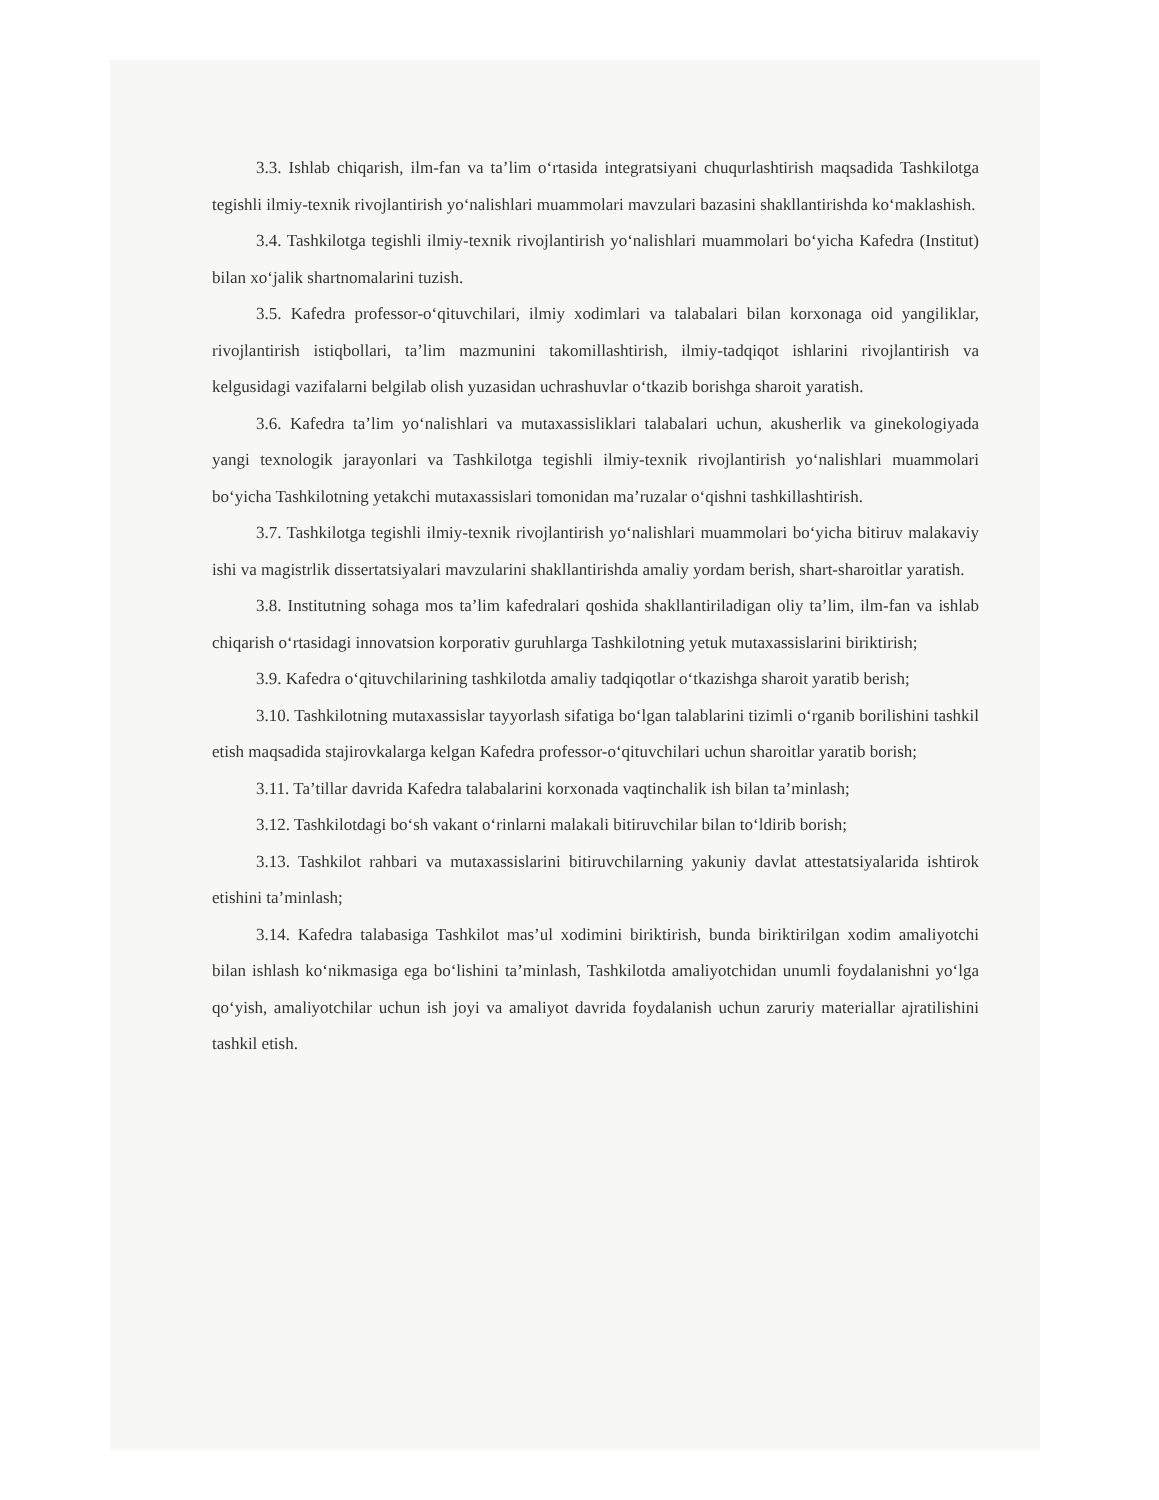3.3. Ishlab chiqarish, ilm-fan va ta’lim o‘rtasida integratsiyani chuqurlashtirish maqsadida Tashkilotga tegishli ilmiy-texnik rivojlantirish yo‘nalishlari muammolari mavzulari bazasini shakllantirishda ko‘maklashish.
3.4. Tashkilotga tegishli ilmiy-texnik rivojlantirish yo‘nalishlari muammolari bo‘yicha Kafedra (Institut) bilan xo‘jalik shartnomalarini tuzish.
3.5. Kafedra professor-o‘qituvchilari, ilmiy xodimlari va talabalari bilan korxonaga oid yangiliklar, rivojlantirish istiqbollari, ta’lim mazmunini takomillashtirish, ilmiy-tadqiqot ishlarini rivojlantirish va kelgusidagi vazifalarni belgilab olish yuzasidan uchrashuvlar o‘tkazib borishga sharoit yaratish.
3.6. Kafedra ta’lim yo‘nalishlari va mutaxassisliklari talabalari uchun, akusherlik va ginekologiyada yangi texnologik jarayonlari va Tashkilotga tegishli ilmiy-texnik rivojlantirish yo‘nalishlari muammolari bo‘yicha Tashkilotning yetakchi mutaxassislari tomonidan ma’ruzalar o‘qishni tashkillashtirish.
3.7. Tashkilotga tegishli ilmiy-texnik rivojlantirish yo‘nalishlari muammolari bo‘yicha bitiruv malakaviy ishi va magistrlik dissertatsiyalari mavzularini shakllantirishda amaliy yordam berish, shart-sharoitlar yaratish.
3.8. Institutning sohaga mos ta’lim kafedralari qoshida shakllantiriladigan oliy ta’lim, ilm-fan va ishlab chiqarish o‘rtasidagi innovatsion korporativ guruhlarga Tashkilotning yetuk mutaxassislarini biriktirish;
3.9. Kafedra o‘qituvchilarining tashkilotda amaliy tadqiqotlar o‘tkazishga sharoit yaratib berish;
3.10. Tashkilotning mutaxassislar tayyorlash sifatiga bo‘lgan talablarini tizimli o‘rganib borilishini tashkil etish maqsadida stajirovkalarga kelgan Kafedra professor-o‘qituvchilari uchun sharoitlar yaratib borish;
3.11. Ta’tillar davrida Kafedra talabalarini korxonada vaqtinchalik ish bilan ta’minlash;
3.12. Tashkilotdagi bo‘sh vakant o‘rinlarni malakali bitiruvchilar bilan to‘ldirib borish;
3.13. Tashkilot rahbari va mutaxassislarini bitiruvchilarning yakuniy davlat attestatsiyalarida ishtirok etishini ta’minlash;
3.14. Kafedra talabasiga Tashkilot mas’ul xodimini biriktirish, bunda biriktirilgan xodim amaliyotchi bilan ishlash ko‘nikmasiga ega bo‘lishini ta’minlash, Tashkilotda amaliyotchidan unumli foydalanishni yo‘lga qo‘yish, amaliyotchilar uchun ish joyi va amaliyot davrida foydalanish uchun zaruriy materiallar ajratilishini tashkil etish.